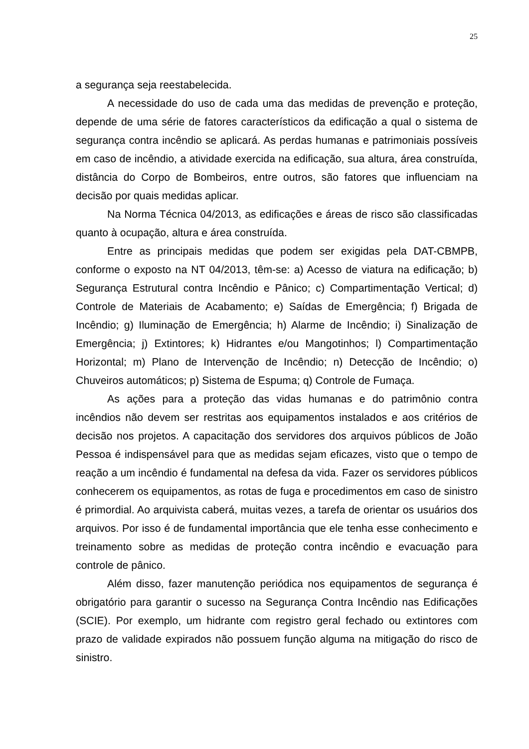25
a segurança seja reestabelecida.
A necessidade do uso de cada uma das medidas de prevenção e proteção, depende de uma série de fatores característicos da edificação a qual o sistema de segurança contra incêndio se aplicará. As perdas humanas e patrimoniais possíveis em caso de incêndio, a atividade exercida na edificação, sua altura, área construída, distância do Corpo de Bombeiros, entre outros, são fatores que influenciam na decisão por quais medidas aplicar.
Na Norma Técnica 04/2013, as edificações e áreas de risco são classificadas quanto à ocupação, altura e área construída.
Entre as principais medidas que podem ser exigidas pela DAT-CBMPB, conforme o exposto na NT 04/2013, têm-se: a) Acesso de viatura na edificação; b) Segurança Estrutural contra Incêndio e Pânico; c) Compartimentação Vertical; d) Controle de Materiais de Acabamento; e) Saídas de Emergência; f) Brigada de Incêndio; g) Iluminação de Emergência; h) Alarme de Incêndio; i) Sinalização de Emergência; j) Extintores; k) Hidrantes e/ou Mangotinhos; l) Compartimentação Horizontal; m) Plano de Intervenção de Incêndio; n) Detecção de Incêndio; o) Chuveiros automáticos; p) Sistema de Espuma; q) Controle de Fumaça.
As ações para a proteção das vidas humanas e do patrimônio contra incêndios não devem ser restritas aos equipamentos instalados e aos critérios de decisão nos projetos. A capacitação dos servidores dos arquivos públicos de João Pessoa é indispensável para que as medidas sejam eficazes, visto que o tempo de reação a um incêndio é fundamental na defesa da vida. Fazer os servidores públicos conhecerem os equipamentos, as rotas de fuga e procedimentos em caso de sinistro é primordial. Ao arquivista caberá, muitas vezes, a tarefa de orientar os usuários dos arquivos. Por isso é de fundamental importância que ele tenha esse conhecimento e treinamento sobre as medidas de proteção contra incêndio e evacuação para controle de pânico.
Além disso, fazer manutenção periódica nos equipamentos de segurança é obrigatório para garantir o sucesso na Segurança Contra Incêndio nas Edificações (SCIE). Por exemplo, um hidrante com registro geral fechado ou extintores com prazo de validade expirados não possuem função alguma na mitigação do risco de sinistro.